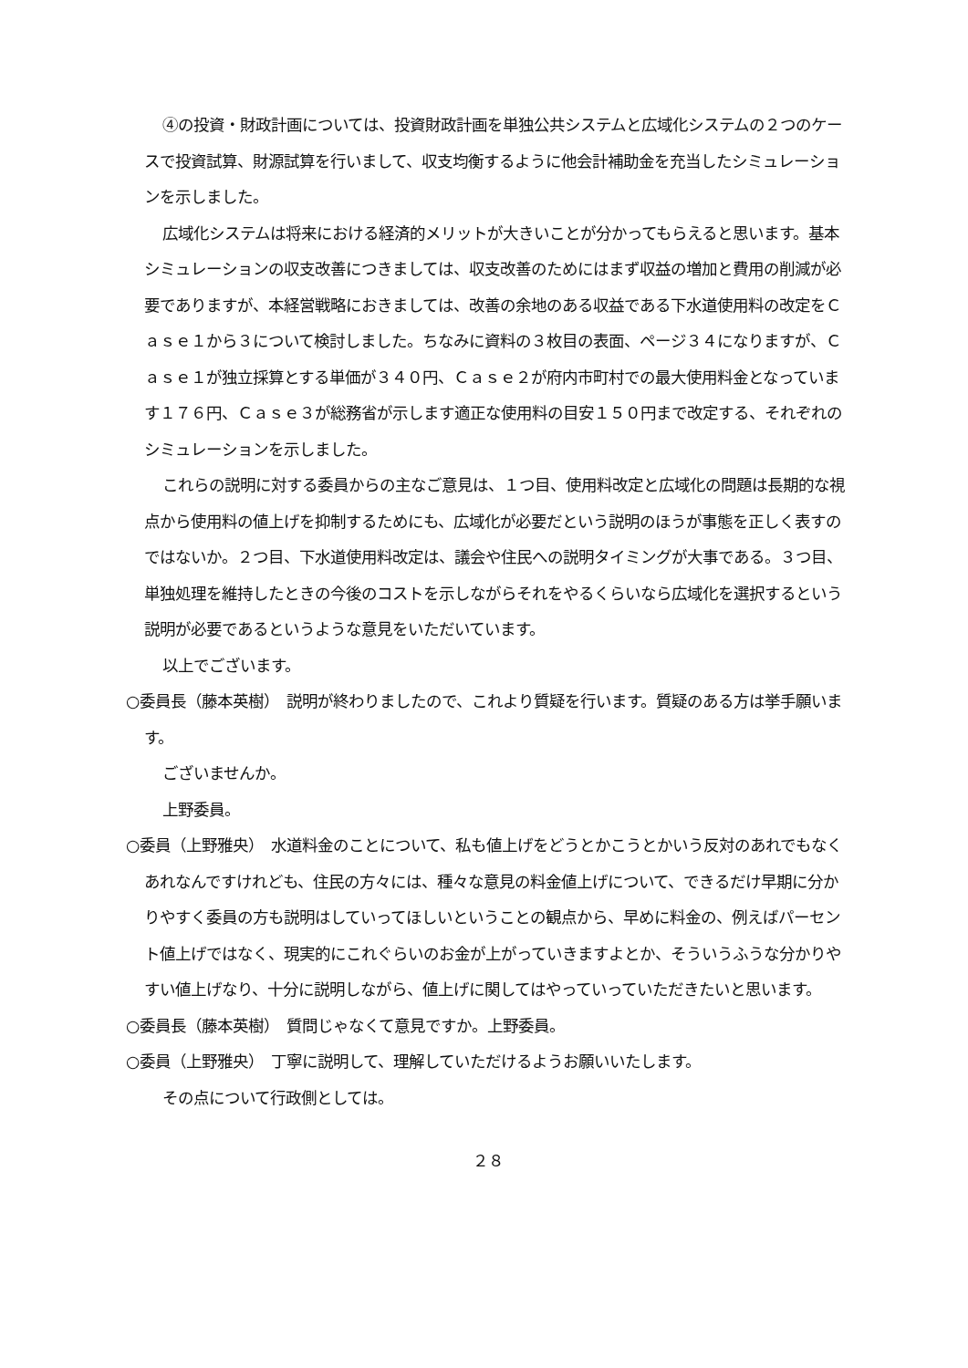④の投資・財政計画については、投資財政計画を単独公共システムと広域化システムの２つのケースで投資試算、財源試算を行いまして、収支均衡するように他会計補助金を充当したシミュレーションを示しました。
広域化システムは将来における経済的メリットが大きいことが分かってもらえると思います。基本シミュレーションの収支改善につきましては、収支改善のためにはまず収益の増加と費用の削減が必要でありますが、本経営戦略におきましては、改善の余地のある収益である下水道使用料の改定をＣａｓｅ１から３について検討しました。ちなみに資料の３枚目の表面、ページ３４になりますが、Ｃａｓｅ１が独立採算とする単価が３４０円、Ｃａｓｅ２が府内市町村での最大使用料金となっています１７６円、Ｃａｓｅ３が総務省が示します適正な使用料の目安１５０円まで改定する、それぞれのシミュレーションを示しました。
これらの説明に対する委員からの主なご意見は、１つ目、使用料改定と広域化の問題は長期的な視点から使用料の値上げを抑制するためにも、広域化が必要だという説明のほうが事態を正しく表すのではないか。２つ目、下水道使用料改定は、議会や住民への説明タイミングが大事である。３つ目、単独処理を維持したときの今後のコストを示しながらそれをやるくらいなら広域化を選択するという説明が必要であるというような意見をいただいています。
以上でございます。
○委員長（藤本英樹）　説明が終わりましたので、これより質疑を行います。質疑のある方は挙手願います。
ございませんか。
上野委員。
○委員（上野雅央）　水道料金のことについて、私も値上げをどうとかこうとかいう反対のあれでもなくあれなんですけれども、住民の方々には、種々な意見の料金値上げについて、できるだけ早期に分かりやすく委員の方も説明はしていってほしいということの観点から、早めに料金の、例えばパーセント値上げではなく、現実的にこれぐらいのお金が上がっていきますよとか、そういうふうな分かりやすい値上げなり、十分に説明しながら、値上げに関してはやっていっていただきたいと思います。
○委員長（藤本英樹）　質問じゃなくて意見ですか。上野委員。
○委員（上野雅央）　丁寧に説明して、理解していただけるようお願いいたします。
その点について行政側としては。
２８